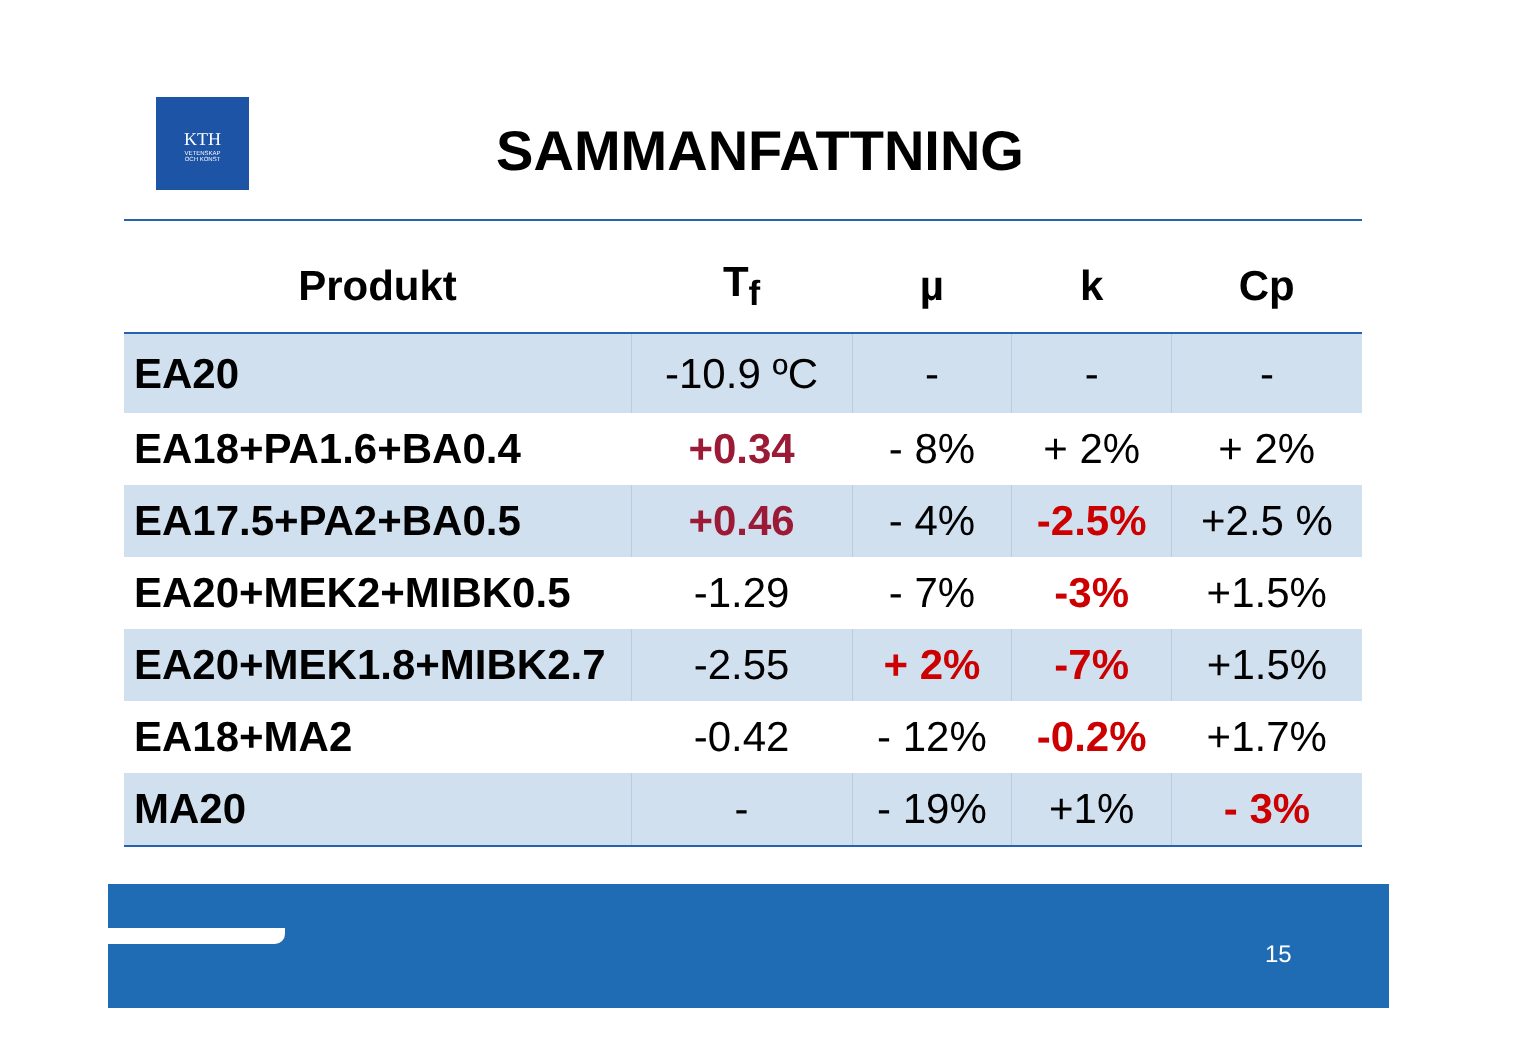KTH
VETENSKAP
OCH KONST
SAMMANFATTNING
| Produkt | T<sub>f</sub> | µ | k | Cp |
| --- | --- | --- | --- | --- |
| EA20 | -10.9 ºC | - | - | - |
| EA18+PA1.6+BA0.4 | +0.34 | - 8% | + 2% | + 2% |
| EA17.5+PA2+BA0.5 | +0.46 | - 4% | -2.5% | +2.5 % |
| EA20+MEK2+MIBK0.5 | -1.29 | - 7% | -3% | +1.5% |
| EA20+MEK1.8+MIBK2.7 | -2.55 | + 2% | -7% | +1.5% |
| EA18+MA2 | -0.42 | - 12% | -0.2% | +1.7% |
| MA20 | - | - 19% | +1% | - 3% |
15